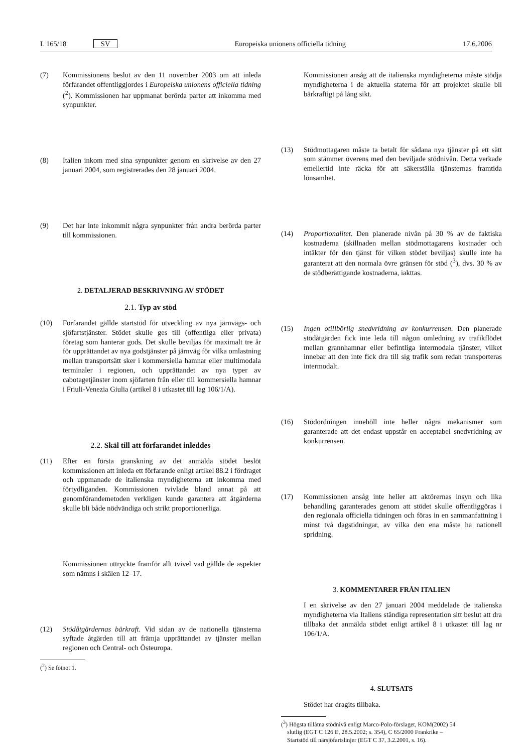L 165/18 SV Europeiska unionens officiella tidning 17.6.2006
(7) Kommissionens beslut av den 11 november 2003 om att inleda förfarandet offentliggjordes i Europeiska unionens officiella tidning (<sup>2</sup>). Kommissionen har uppmanat berörda parter att inkomma med synpunkter.
(8) Italien inkom med sina synpunkter genom en skrivelse av den 27 januari 2004, som registrerades den 28 januari 2004.
(9) Det har inte inkommit några synpunkter från andra berörda parter till kommissionen.
2. DETALJERAD BESKRIVNING AV STÖDET
2.1. Typ av stöd
(10) Förfarandet gällde startstöd för utveckling av nya järnvägs- och sjöfartstjänster. Stödet skulle ges till (offentliga eller privata) företag som hanterar gods. Det skulle beviljas för maximalt tre år för upprättandet av nya godstjänster på järnväg för vilka omlastning mellan transportsätt sker i kommersiella hamnar eller multimodala terminaler i regionen, och upprättandet av nya typer av cabotagetjänster inom sjöfarten från eller till kommersiella hamnar i Friuli-Venezia Giulia (artikel 8 i utkastet till lag 106/1/A).
2.2. Skäl till att förfarandet inleddes
(11) Efter en första granskning av det anmälda stödet beslöt kommissionen att inleda ett förfarande enligt artikel 88.2 i fördraget och uppmanade de italienska myndigheterna att inkomma med förtydliganden. Kommissionen tvivlade bland annat på att genomförandemetoden verkligen kunde garantera att åtgärderna skulle bli både nödvändiga och strikt proportionerliga.
Kommissionen uttryckte framför allt tvivel vad gällde de aspekter som nämns i skälen 12–17.
(12) Stödåtgärdernas bärkraft. Vid sidan av de nationella tjänsterna syftade åtgärden till att främja upprättandet av tjänster mellan regionen och Central- och Östeuropa.
(<sup>2</sup>) Se fotnot 1.
Kommissionen ansåg att de italienska myndigheterna måste stödja myndigheterna i de aktuella staterna för att projektet skulle bli bärkraftigt på lång sikt.
(13) Stödmottagaren måste ta betalt för sådana nya tjänster på ett sätt som stämmer överens med den beviljade stödnivån. Detta verkade emellertid inte räcka för att säkerställa tjänsternas framtida lönsamhet.
(14) Proportionalitet. Den planerade nivån på 30 % av de faktiska kostnaderna (skillnaden mellan stödmottagarens kostnader och intäkter för den tjänst för vilken stödet beviljas) skulle inte ha garanterat att den normala övre gränsen för stöd (<sup>3</sup>), dvs. 30 % av de stödberättigande kostnaderna, iakttas.
(15) Ingen otillbörlig snedvridning av konkurrensen. Den planerade stödåtgärden fick inte leda till någon omledning av trafikflödet mellan grannhamnar eller befintliga intermodala tjänster, vilket innebar att den inte fick dra till sig trafik som redan transporteras intermodalt.
(16) Stödordningen innehöll inte heller några mekanismer som garanterade att det endast uppstår en acceptabel snedvridning av konkurrensen.
(17) Kommissionen ansåg inte heller att aktörernas insyn och lika behandling garanterades genom att stödet skulle offentliggöras i den regionala officiella tidningen och föras in en sammanfattning i minst två dagstidningar, av vilka den ena måste ha nationell spridning.
3. KOMMENTARER FRÅN ITALIEN
I en skrivelse av den 27 januari 2004 meddelade de italienska myndigheterna via Italiens ständiga representation sitt beslut att dra tillbaka det anmälda stödet enligt artikel 8 i utkastet till lag nr 106/1/A.
4. SLUTSATS
Stödet har dragits tillbaka.
(<sup>3</sup>) Högsta tillåtna stödnivå enligt Marco-Polo-förslaget, KOM(2002) 54
slutlig (EGT C 126 E, 28.5.2002; s. 354), C 65/2000 Frankrike –
Startstöd till närsjöfartslinjer (EGT C 37, 3.2.2001, s. 16).